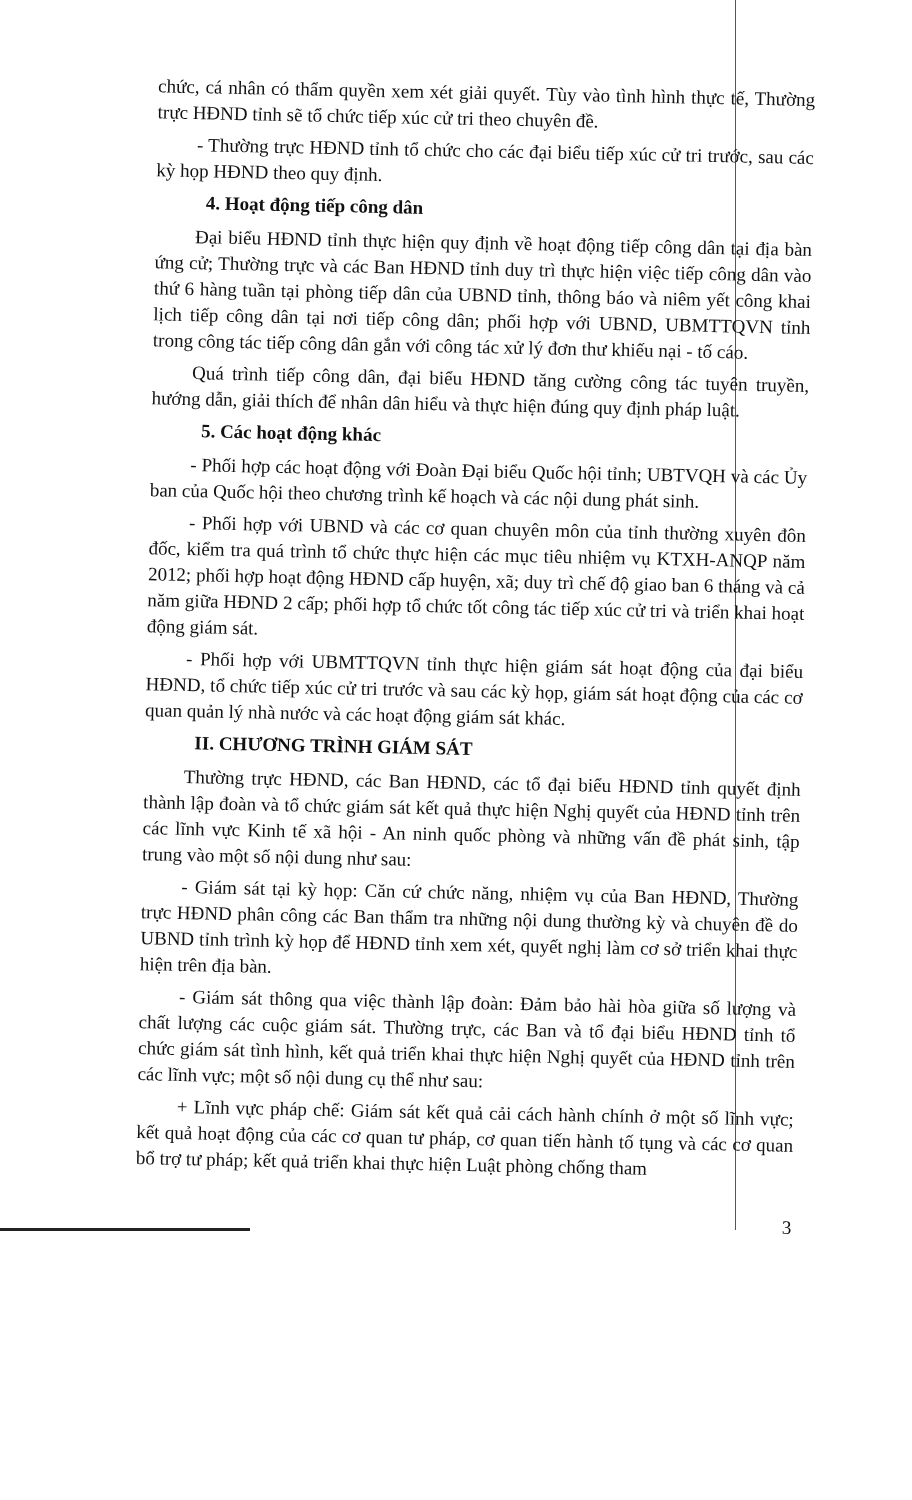chức, cá nhân có thẩm quyền xem xét giải quyết. Tùy vào tình hình thực tế, Thường trực HĐND tỉnh sẽ tổ chức tiếp xúc cử tri theo chuyên đề.
- Thường trực HĐND tỉnh tổ chức cho các đại biểu tiếp xúc cử tri trước, sau các kỳ họp HĐND theo quy định.
4. Hoạt động tiếp công dân
Đại biểu HĐND tỉnh thực hiện quy định về hoạt động tiếp công dân tại địa bàn ứng cử; Thường trực và các Ban HĐND tỉnh duy trì thực hiện việc tiếp công dân vào thứ 6 hàng tuần tại phòng tiếp dân của UBND tỉnh, thông báo và niêm yết công khai lịch tiếp công dân tại nơi tiếp công dân; phối hợp với UBND, UBMTTQVN tỉnh trong công tác tiếp công dân gắn với công tác xử lý đơn thư khiếu nại - tố cáo.
Quá trình tiếp công dân, đại biểu HĐND tăng cường công tác tuyên truyền, hướng dẫn, giải thích để nhân dân hiểu và thực hiện đúng quy định pháp luật.
5. Các hoạt động khác
- Phối hợp các hoạt động với Đoàn Đại biểu Quốc hội tỉnh; UBTVQH và các Ủy ban của Quốc hội theo chương trình kế hoạch và các nội dung phát sinh.
- Phối hợp với UBND và các cơ quan chuyên môn của tỉnh thường xuyên đôn đốc, kiểm tra quá trình tổ chức thực hiện các mục tiêu nhiệm vụ KTXH-ANQP năm 2012; phối hợp hoạt động HĐND cấp huyện, xã; duy trì chế độ giao ban 6 tháng và cả năm giữa HĐND 2 cấp; phối hợp tổ chức tốt công tác tiếp xúc cử tri và triển khai hoạt động giám sát.
- Phối hợp với UBMTTQVN tỉnh thực hiện giám sát hoạt động của đại biểu HĐND, tổ chức tiếp xúc cử tri trước và sau các kỳ họp, giám sát hoạt động của các cơ quan quản lý nhà nước và các hoạt động giám sát khác.
II. CHƯƠNG TRÌNH GIÁM SÁT
Thường trực HĐND, các Ban HĐND, các tổ đại biểu HĐND tỉnh quyết định thành lập đoàn và tổ chức giám sát kết quả thực hiện Nghị quyết của HĐND tỉnh trên các lĩnh vực Kinh tế xã hội - An ninh quốc phòng và những vấn đề phát sinh, tập trung vào một số nội dung như sau:
- Giám sát tại kỳ họp: Căn cứ chức năng, nhiệm vụ của Ban HĐND, Thường trực HĐND phân công các Ban thẩm tra những nội dung thường kỳ và chuyên đề do UBND tỉnh trình kỳ họp để HĐND tỉnh xem xét, quyết nghị làm cơ sở triển khai thực hiện trên địa bàn.
- Giám sát thông qua việc thành lập đoàn: Đảm bảo hài hòa giữa số lượng và chất lượng các cuộc giám sát. Thường trực, các Ban và tổ đại biểu HĐND tỉnh tổ chức giám sát tình hình, kết quả triển khai thực hiện Nghị quyết của HĐND tỉnh trên các lĩnh vực; một số nội dung cụ thể như sau:
+ Lĩnh vực pháp chế: Giám sát kết quả cải cách hành chính ở một số lĩnh vực; kết quả hoạt động của các cơ quan tư pháp, cơ quan tiến hành tố tụng và các cơ quan bổ trợ tư pháp; kết quả triển khai thực hiện Luật phòng chống tham
3